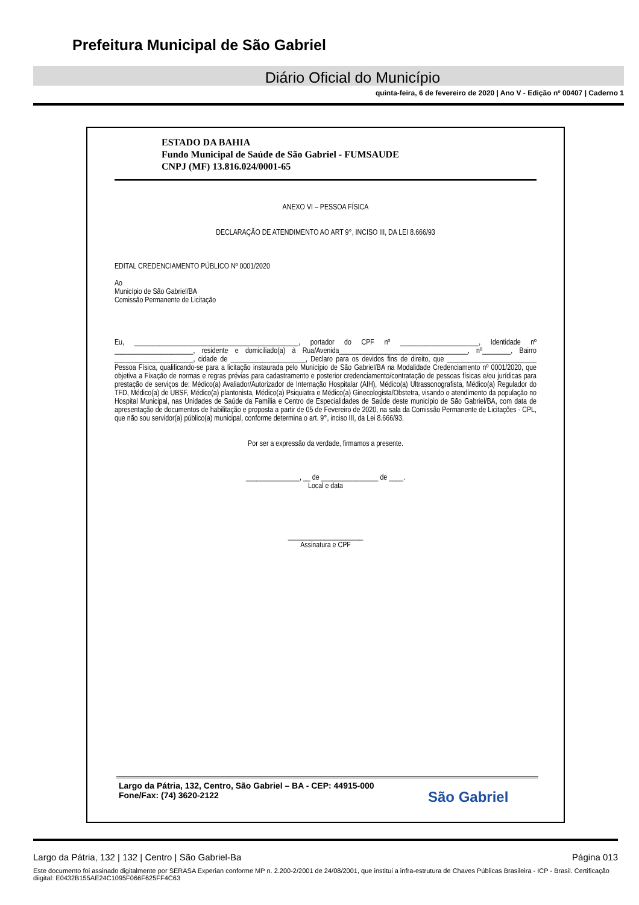Prefeitura Municipal de São Gabriel
Diário Oficial do Município
quinta-feira, 6 de fevereiro de 2020 | Ano V - Edição nº 00407 | Caderno 1
ESTADO DA BAHIA
Fundo Municipal de Saúde de São Gabriel - FUMSAUDE
CNPJ (MF) 13.816.024/0001-65
ANEXO VI – PESSOA FÍSICA
DECLARAÇÃO DE ATENDIMENTO AO ART 9°, INCISO III, DA LEI 8.666/93
EDITAL CREDENCIAMENTO PÚBLICO Nº 0001/2020
Ao
Município de São Gabriel/BA
Comissão Permanente de Licitação
Eu, ______________________________________________, portador do CPF nº ______________________, Identidade nº ______________________, residente e domiciliado(a) à Rua/Avenida____________________________________, nº________, Bairro ______________________, cidade de _____________________, Declaro para os devidos fins de direito, que _________________________ Pessoa Física, qualificando-se para a licitação instaurada pelo Município de São Gabriel/BA na Modalidade Credenciamento nº 0001/2020, que objetiva a Fixação de normas e regras prévias para cadastramento e posterior credenciamento/contratação de pessoas físicas e/ou jurídicas para prestação de serviços de: Médico(a) Avaliador/Autorizador de Internação Hospitalar (AIH), Médico(a) Ultrassonografista, Médico(a) Regulador do TFD, Médico(a) de UBSF, Médico(a) plantonista, Médico(a) Psiquiatra e Médico(a) Ginecologista/Obstetra, visando o atendimento da população no Hospital Municipal, nas Unidades de Saúde da Família e Centro de Especialidades de Saúde deste município de São Gabriel/BA, com data de apresentação de documentos de habilitação e proposta a partir de 05 de Fevereiro de 2020, na sala da Comissão Permanente de Licitações - CPL, que não sou servidor(a) público(a) municipal, conforme determina o art. 9°, inciso III, da Lei 8.666/93.
Por ser a expressão da verdade, firmamos a presente.
_______________, __ de ________________ de ____.
Local e data
_____________________
Assinatura e CPF
Largo da Pátria, 132, Centro, São Gabriel – BA - CEP: 44915-000
Fone/Fax: (74) 3620-2122
São Gabriel
Largo da Pátria, 132 | 132 | Centro | São Gabriel-Ba Página 013
Este documento foi assinado digitalmente por SERASA Experian conforme MP n. 2.200-2/2001 de 24/08/2001, que institui a infra-estrutura de Chaves Públicas Brasileira - ICP - Brasil. Certificação diigital: E0432B155AE24C1095F066F625FF4C63